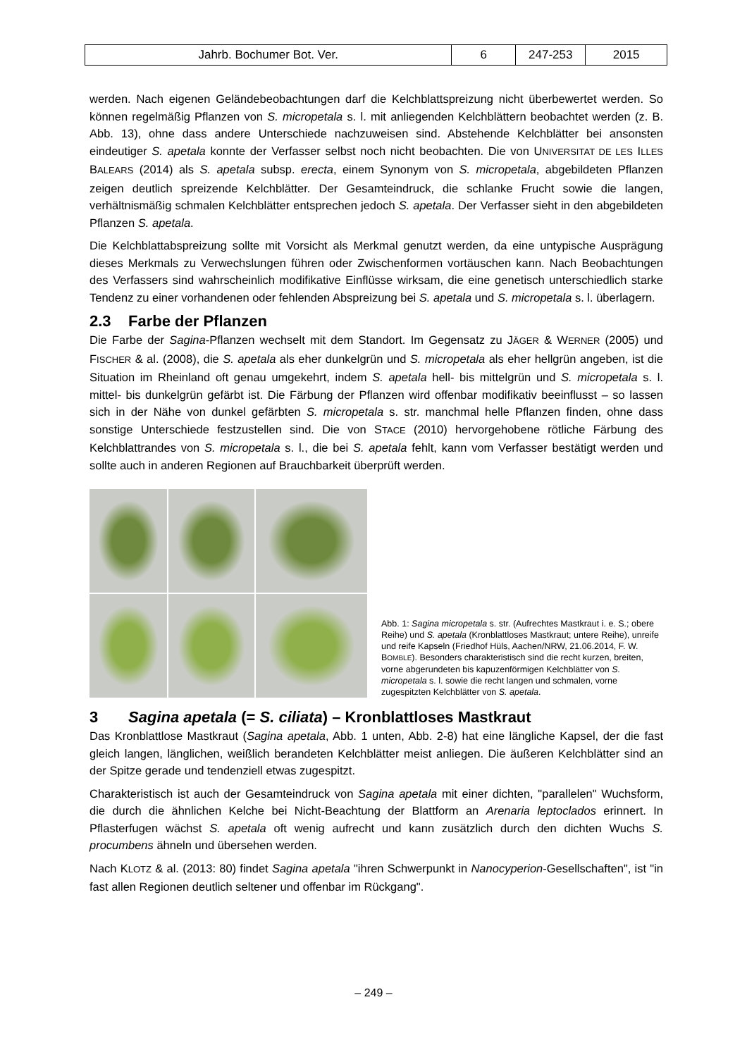| Jahrb. Bochumer Bot. Ver. | 6 | 247-253 | 2015 |
werden. Nach eigenen Geländebeobachtungen darf die Kelchblattspreizung nicht überbewertet werden. So können regelmäßig Pflanzen von S. micropetala s. l. mit anliegenden Kelchblättern beobachtet werden (z. B. Abb. 13), ohne dass andere Unterschiede nachzuweisen sind. Abstehende Kelchblätter bei ansonsten eindeutiger S. apetala konnte der Verfasser selbst noch nicht beobachten. Die von UNIVERSITAT DE LES ILLES BALEARS (2014) als S. apetala subsp. erecta, einem Synonym von S. micropetala, abgebildeten Pflanzen zeigen deutlich spreizende Kelchblätter. Der Gesamteindruck, die schlanke Frucht sowie die langen, verhältnismäßig schmalen Kelchblätter entsprechen jedoch S. apetala. Der Verfasser sieht in den abgebildeten Pflanzen S. apetala.
Die Kelchblattabspreizung sollte mit Vorsicht als Merkmal genutzt werden, da eine untypische Ausprägung dieses Merkmals zu Verwechslungen führen oder Zwischenformen vortäuschen kann. Nach Beobachtungen des Verfassers sind wahrscheinlich modifikative Einflüsse wirksam, die eine genetisch unterschiedlich starke Tendenz zu einer vorhandenen oder fehlenden Abspreizung bei S. apetala und S. micropetala s. l. überlagern.
2.3 Farbe der Pflanzen
Die Farbe der Sagina-Pflanzen wechselt mit dem Standort. Im Gegensatz zu JÄGER & WERNER (2005) und FISCHER & al. (2008), die S. apetala als eher dunkelgrün und S. micropetala als eher hellgrün angeben, ist die Situation im Rheinland oft genau umgekehrt, indem S. apetala hell- bis mittelgrün und S. micropetala s. l. mittel- bis dunkelgrün gefärbt ist. Die Färbung der Pflanzen wird offenbar modifikativ beeinflusst – so lassen sich in der Nähe von dunkel gefärbten S. micropetala s. str. manchmal helle Pflanzen finden, ohne dass sonstige Unterschiede festzustellen sind. Die von STACE (2010) hervorgehobene rötliche Färbung des Kelchblattrandes von S. micropetala s. l., die bei S. apetala fehlt, kann vom Verfasser bestätigt werden und sollte auch in anderen Regionen auf Brauchbarkeit überprüft werden.
Abb. 1: Sagina micropetala s. str. (Aufrechtes Mastkraut i. e. S.; obere Reihe) und S. apetala (Kronblattloses Mastkraut; untere Reihe), unreife und reife Kapseln (Friedhof Hüls, Aachen/NRW, 21.06.2014, F. W. BOMBLE). Besonders charakteristisch sind die recht kurzen, breiten, vorne abgerundeten bis kapuzenförmigen Kelchblätter von S. micropetala s. l. sowie die recht langen und schmalen, vorne zugespitzten Kelchblätter von S. apetala.
3 Sagina apetala (= S. ciliata) – Kronblattloses Mastkraut
Das Kronblattlose Mastkraut (Sagina apetala, Abb. 1 unten, Abb. 2-8) hat eine längliche Kapsel, der die fast gleich langen, länglichen, weißlich berandeten Kelchblätter meist anliegen. Die äußeren Kelchblätter sind an der Spitze gerade und tendenziell etwas zugespitzt.
Charakteristisch ist auch der Gesamteindruck von Sagina apetala mit einer dichten, "parallelen" Wuchsform, die durch die ähnlichen Kelche bei Nicht-Beachtung der Blattform an Arenaria leptoclados erinnert. In Pflasterfugen wächst S. apetala oft wenig aufrecht und kann zusätzlich durch den dichten Wuchs S. procumbens ähneln und übersehen werden.
Nach KLOTZ & al. (2013: 80) findet Sagina apetala "ihren Schwerpunkt in Nanocyperion-Gesellschaften", ist "in fast allen Regionen deutlich seltener und offenbar im Rückgang".
– 249 –